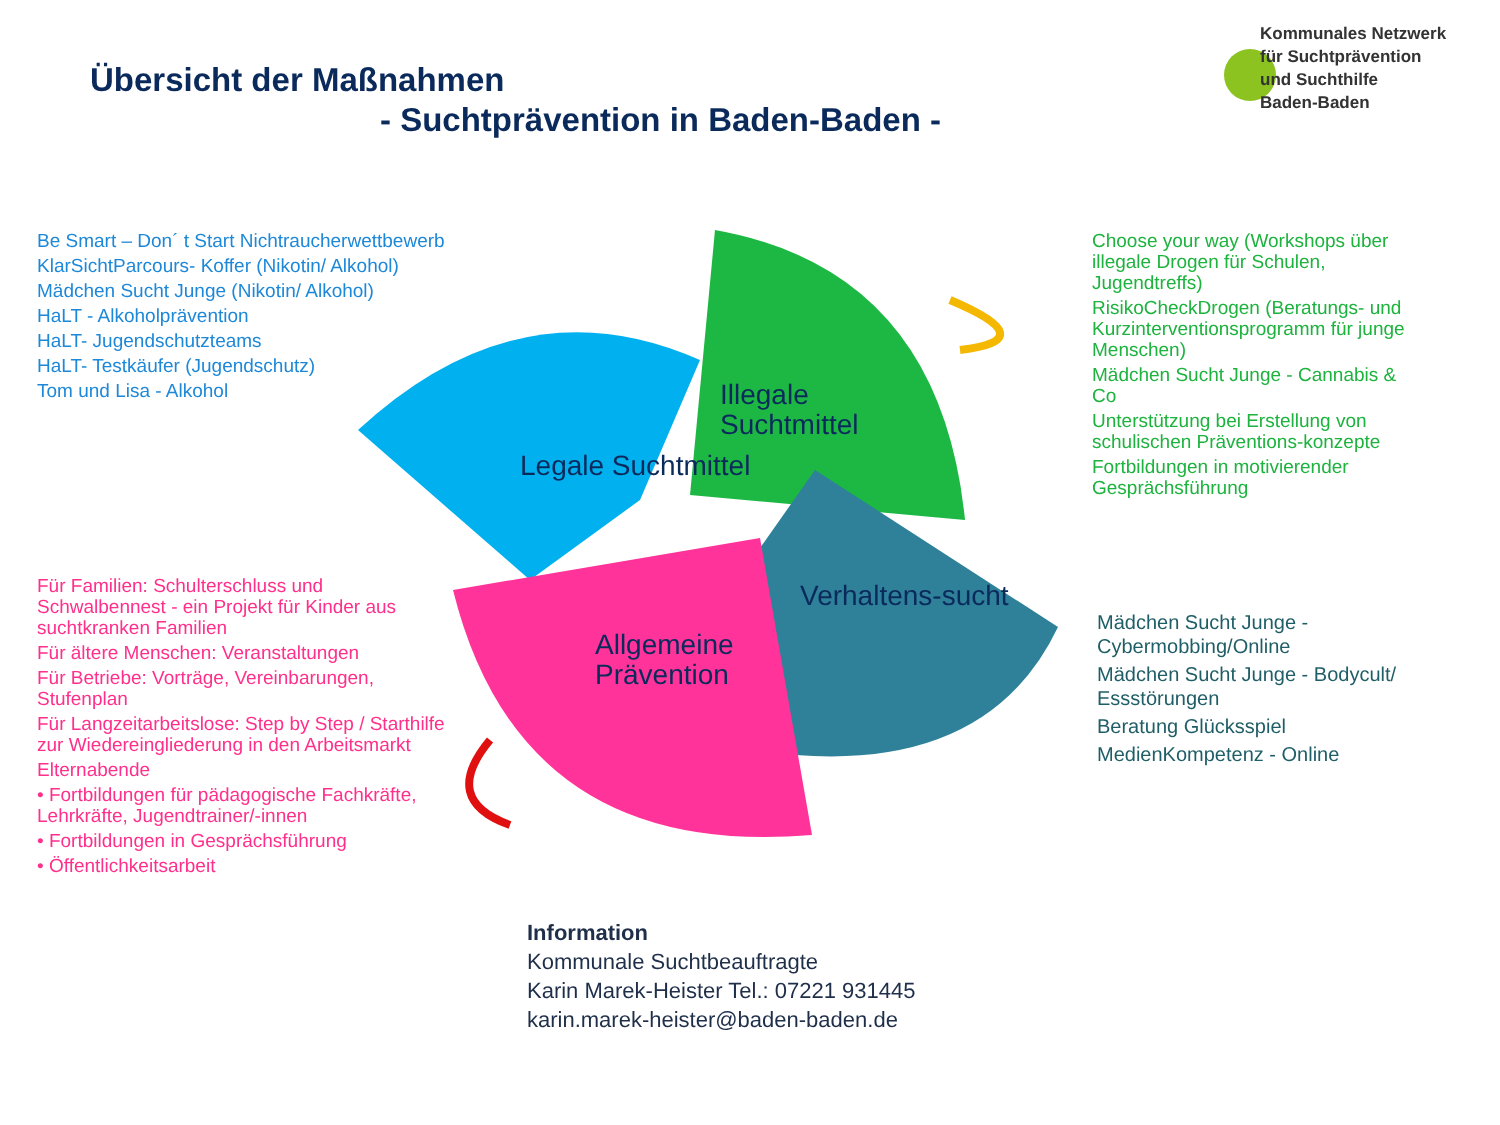Übersicht der Maßnahmen
- Suchtprävention in Baden-Baden -
Kommunales Netzwerk
für Suchtprävention
und Suchthilfe
Baden-Baden
Legale Suchtmittel
Illegale
Suchtmittel
Verhaltens-sucht
Allgemeine
Prävention
Be Smart – Don´ t Start Nichtraucherwettbewerb
KlarSichtParcours- Koffer (Nikotin/ Alkohol)
Mädchen Sucht Junge (Nikotin/ Alkohol)
HaLT - Alkoholprävention
HaLT- Jugendschutzteams
HaLT- Testkäufer (Jugendschutz)
Tom und Lisa - Alkohol
Choose your way (Workshops über illegale Drogen für Schulen, Jugendtreffs)
RisikoCheckDrogen (Beratungs- und Kurzinterventionsprogramm für junge Menschen)
Mädchen Sucht Junge - Cannabis & Co
Unterstützung bei Erstellung von schulischen Präventions-konzepte
Fortbildungen in motivierender Gesprächsführung
Für Familien: Schulterschluss und Schwalbennest - ein Projekt für Kinder aus suchtkranken Familien
Für ältere Menschen: Veranstaltungen
Für Betriebe: Vorträge, Vereinbarungen, Stufenplan
Für Langzeitarbeitslose: Step by Step / Starthilfe zur Wiedereingliederung in den Arbeitsmarkt
Elternabende
• Fortbildungen für pädagogische Fachkräfte, Lehrkräfte, Jugendtrainer/-innen
• Fortbildungen in Gesprächsführung
• Öffentlichkeitsarbeit
Mädchen Sucht Junge - Cybermobbing/Online
Mädchen Sucht Junge - Bodycult/ Essstörungen
Beratung Glücksspiel
MedienKompetenz - Online
Information
Kommunale Suchtbeauftragte
Karin Marek-Heister Tel.: 07221 931445
karin.marek-heister@baden-baden.de